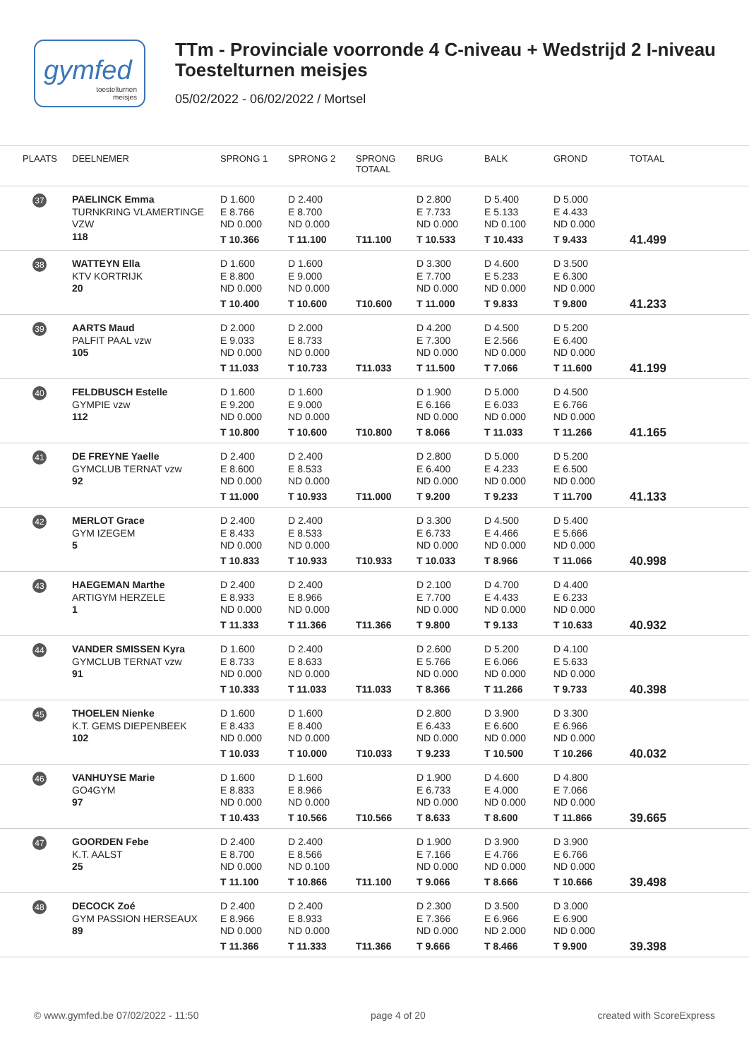gymfed
toestelturnen
meisjes
TTm - Provinciale voorronde 4 C-niveau + Wedstrijd 2 I-niveau
Toestelturnen meisjes
05/02/2022 - 06/02/2022 / Mortsel
| PLAATS | DEELNEMER | SPRONG 1 | SPRONG 2 | SPRONG TOTAAL | BRUG | BALK | GROND | TOTAAL |
| --- | --- | --- | --- | --- | --- | --- | --- | --- |
| 37 | PAELINCK Emma TURNKRING VLAMERTINGE VZW 118 | D 1.600 E 8.766 ND 0.000 T 10.366 | D 2.400 E 8.700 ND 0.000 T 11.100 | T11.100 | D 2.800 E 7.733 ND 0.000 T 10.533 | D 5.400 E 5.133 ND 0.100 T 10.433 | D 5.000 E 4.433 ND 0.000 T 9.433 | 41.499 |
| 38 | WATTEYN Ella KTV KORTRIJK 20 | D 1.600 E 8.800 ND 0.000 T 10.400 | D 1.600 E 9.000 ND 0.000 T 10.600 | T10.600 | D 3.300 E 7.700 ND 0.000 T 11.000 | D 4.600 E 5.233 ND 0.000 T 9.833 | D 3.500 E 6.300 ND 0.000 T 9.800 | 41.233 |
| 39 | AARTS Maud PALFIT PAAL vzw 105 | D 2.000 E 9.033 ND 0.000 T 11.033 | D 2.000 E 8.733 ND 0.000 T 10.733 | T11.033 | D 4.200 E 7.300 ND 0.000 T 11.500 | D 4.500 E 2.566 ND 0.000 T 7.066 | D 5.200 E 6.400 ND 0.000 T 11.600 | 41.199 |
| 40 | FELDBUSCH Estelle GYMPIE vzw 112 | D 1.600 E 9.200 ND 0.000 T 10.800 | D 1.600 E 9.000 ND 0.000 T 10.600 | T10.800 | D 1.900 E 6.166 ND 0.000 T 8.066 | D 5.000 E 6.033 ND 0.000 T 11.033 | D 4.500 E 6.766 ND 0.000 T 11.266 | 41.165 |
| 41 | DE FREYNE Yaelle GYMCLUB TERNAT vzw 92 | D 2.400 E 8.600 ND 0.000 T 11.000 | D 2.400 E 8.533 ND 0.000 T 10.933 | T11.000 | D 2.800 E 6.400 ND 0.000 T 9.200 | D 5.000 E 4.233 ND 0.000 T 9.233 | D 5.200 E 6.500 ND 0.000 T 11.700 | 41.133 |
| 42 | MERLOT Grace GYM IZEGEM 5 | D 2.400 E 8.433 ND 0.000 T 10.833 | D 2.400 E 8.533 ND 0.000 T 10.933 | T10.933 | D 3.300 E 6.733 ND 0.000 T 10.033 | D 4.500 E 4.466 ND 0.000 T 8.966 | D 5.400 E 5.666 ND 0.000 T 11.066 | 40.998 |
| 43 | HAEGEMAN Marthe ARTIGYM HERZELE 1 | D 2.400 E 8.933 ND 0.000 T 11.333 | D 2.400 E 8.966 ND 0.000 T 11.366 | T11.366 | D 2.100 E 7.700 ND 0.000 T 9.800 | D 4.700 E 4.433 ND 0.000 T 9.133 | D 4.400 E 6.233 ND 0.000 T 10.633 | 40.932 |
| 44 | VANDER SMISSEN Kyra GYMCLUB TERNAT vzw 91 | D 1.600 E 8.733 ND 0.000 T 10.333 | D 2.400 E 8.633 ND 0.000 T 11.033 | T11.033 | D 2.600 E 5.766 ND 0.000 T 8.366 | D 5.200 E 6.066 ND 0.000 T 11.266 | D 4.100 E 5.633 ND 0.000 T 9.733 | 40.398 |
| 45 | THOELEN Nienke K.T. GEMS DIEPENBEEK 102 | D 1.600 E 8.433 ND 0.000 T 10.033 | D 1.600 E 8.400 ND 0.000 T 10.000 | T10.033 | D 2.800 E 6.433 ND 0.000 T 9.233 | D 3.900 E 6.600 ND 0.000 T 10.500 | D 3.300 E 6.966 ND 0.000 T 10.266 | 40.032 |
| 46 | VANHUYSE Marie GO4GYM 97 | D 1.600 E 8.833 ND 0.000 T 10.433 | D 1.600 E 8.966 ND 0.000 T 10.566 | T10.566 | D 1.900 E 6.733 ND 0.000 T 8.633 | D 4.600 E 4.000 ND 0.000 T 8.600 | D 4.800 E 7.066 ND 0.000 T 11.866 | 39.665 |
| 47 | GOORDEN Febe K.T. AALST 25 | D 2.400 E 8.700 ND 0.000 T 11.100 | D 2.400 E 8.566 ND 0.100 T 10.866 | T11.100 | D 1.900 E 7.166 ND 0.000 T 9.066 | D 3.900 E 4.766 ND 0.000 T 8.666 | D 3.900 E 6.766 ND 0.000 T 10.666 | 39.498 |
| 48 | DECOCK Zoé GYM PASSION HERSEAUX 89 | D 2.400 E 8.966 ND 0.000 T 11.366 | D 2.400 E 8.933 ND 0.000 T 11.333 | T11.366 | D 2.300 E 7.366 ND 0.000 T 9.666 | D 3.500 E 6.966 ND 2.000 T 8.466 | D 3.000 E 6.900 ND 0.000 T 9.900 | 39.398 |
© www.gymfed.be 07/02/2022 - 11:50 page 4 of 20 created with ScoreExpress